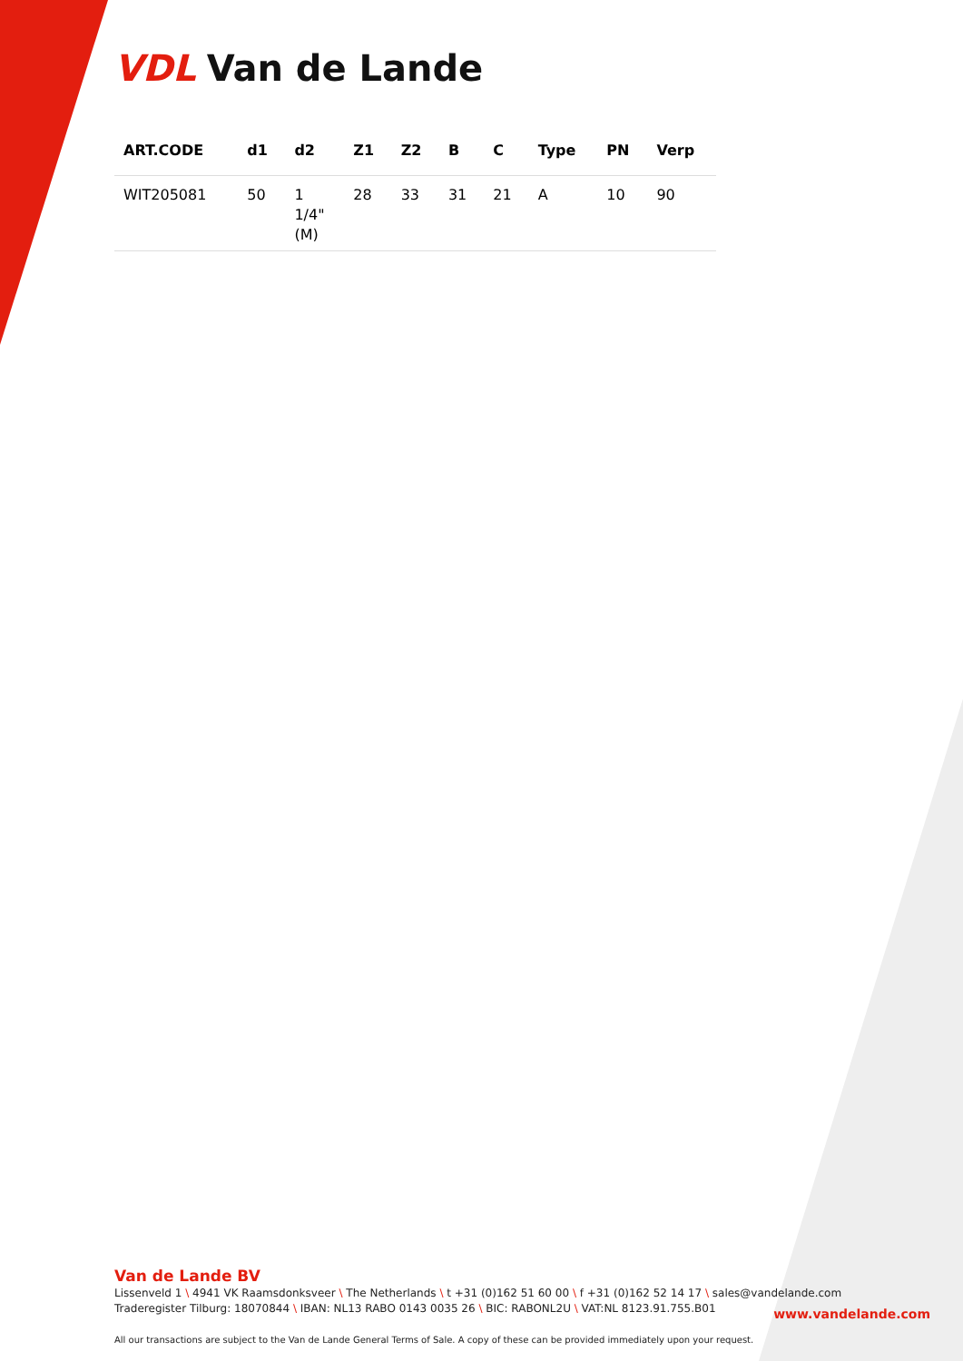VDL Van de Lande
| ART.CODE | d1 | d2 | Z1 | Z2 | B | C | Type | PN | Verp |
| --- | --- | --- | --- | --- | --- | --- | --- | --- | --- |
| WIT205081 | 50 | 1 1/4" (M) | 28 | 33 | 31 | 21 | A | 10 | 90 |
Van de Lande BV
Lissenveld 1 \ 4941 VK Raamsdonksveer \ The Netherlands \ t +31 (0)162 51 60 00 \ f +31 (0)162 52 14 17 \ sales@vandelande.com
Traderegister Tilburg: 18070844 \ IBAN: NL13 RABO 0143 0035 26 \ BIC: RABONL2U \ VAT:NL 8123.91.755.B01
All our transactions are subject to the Van de Lande General Terms of Sale. A copy of these can be provided immediately upon your request.
www.vandelande.com